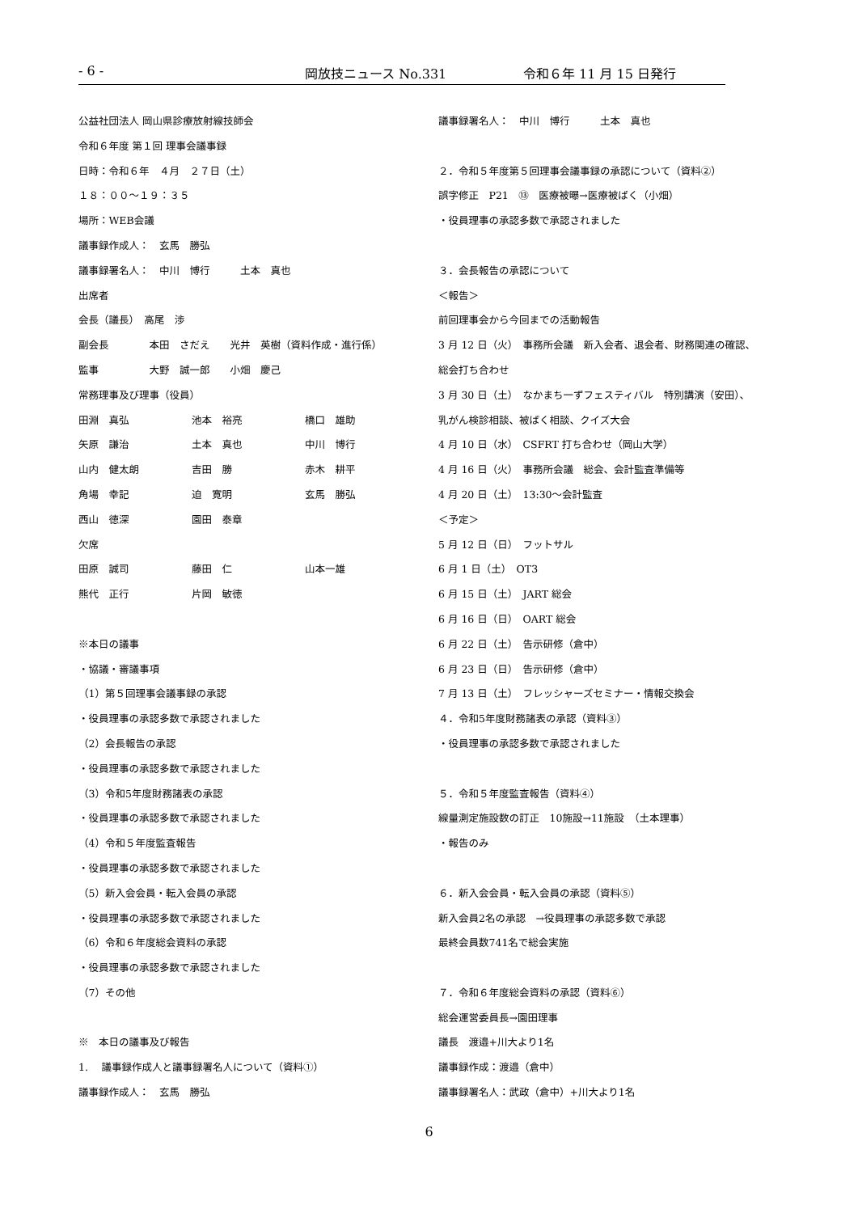- 6 - 岡放技ニュース No.331 令和６年 11 月 15 日発行
公益社団法人 岡山県診療放射線技師会
令和６年度 第１回 理事会議事録
日時：令和６年　４月　２７日（土）
１８：００～１９：３５
場所：WEB会議
議事録作成人：　玄馬　勝弘
議事録署名人：　中川　博行　　　土本　真也
出席者
会長（議長）　高尾　渉
副会長　　　　本田　さだえ　　光井　英樹（資料作成・進行係）
監事　　　　　大野　誠一郎　　小畑　慶己
常務理事及び理事（役員）
田淵　真弘 池本　裕亮 橋口　雄助
矢原　謙治 土本　真也 中川　博行
山内　健太朗 吉田　勝 赤木　耕平
角場　幸記 迫　寛明 玄馬　勝弘
西山　徳深 園田　泰章
欠席
田原　誠司 藤田　仁 山本一雄
熊代　正行 片岡　敏徳
※本日の議事
・協議・審議事項
（1）第５回理事会議事録の承認
・役員理事の承認多数で承認されました
（2）会長報告の承認
・役員理事の承認多数で承認されました
（3）令和5年度財務諸表の承認
・役員理事の承認多数で承認されました
（4）令和５年度監査報告
・役員理事の承認多数で承認されました
（5）新入会会員・転入会員の承認
・役員理事の承認多数で承認されました
（6）令和６年度総会資料の承認
・役員理事の承認多数で承認されました
（7）その他
※　本日の議事及び報告
1.　 議事録作成人と議事録署名人について（資料①）
議事録作成人：　玄馬　勝弘
議事録署名人：　中川　博行　　　土本　真也
２．令和５年度第５回理事会議事録の承認について（資料②）
誤字修正　P21　⑬　医療被曝→医療被ばく（小畑）
・役員理事の承認多数で承認されました
３．会長報告の承認について
＜報告＞
前回理事会から今回までの活動報告
3 月 12 日（火）　事務所会議　新入会者、退会者、財務関連の確認、
総会打ち合わせ
3 月 30 日（土）　なかまち一ずフェスティバル　特別講演（安田）、
乳がん検診相談、被ばく相談、クイズ大会
4 月 10 日（水）　CSFRT 打ち合わせ（岡山大学）
4 月 16 日（火）　事務所会議　総会、会計監査準備等
4 月 20 日（土）　13:30～会計監査
＜予定＞
5 月 12 日（日）　フットサル
6 月 1 日（土）　OT3
6 月 15 日（土）　JART 総会
6 月 16 日（日）　OART 総会
6 月 22 日（土）　告示研修（倉中）
6 月 23 日（日）　告示研修（倉中）
7 月 13 日（土）　フレッシャーズセミナー・情報交換会
４．令和5年度財務諸表の承認（資料③）
・役員理事の承認多数で承認されました
５．令和５年度監査報告（資料④）
線量測定施設数の訂正　10施設→11施設　（土本理事）
・報告のみ
６．新入会会員・転入会員の承認（資料⑤）
新入会員2名の承認　→役員理事の承認多数で承認
最終会員数741名で総会実施
７．令和６年度総会資料の承認（資料⑥）
総会運営委員長→園田理事
議長　渡邉+川大より1名
議事録作成：渡邉（倉中）
議事録署名人：武政（倉中）+川大より1名
6